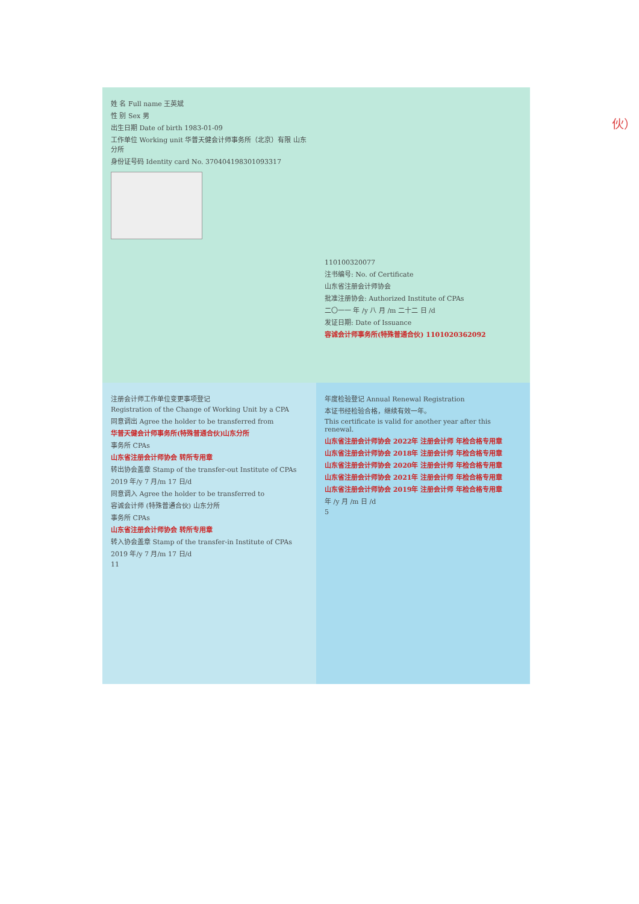姓 名 Full name 王英斌
性 别 Sex 男
出生日期 Date of birth 1983-01-09
工作单位 Working unit 华普天健会计师事务所（北京）有限 山东分所
身份证号码 Identity card No. 370404198301093317
110100320077
注书编号: No. of Certificate
山东省注册会计师协会
批准注册协会: Authorized Institute of CPAs
二〇一一 年 /y 八 月 /m 二十二 日 /d
发证日期: Date of Issuance
容诚会计师事务所(特殊普通合伙) 1101020362092
注册会计师工作单位变更事项登记
Registration of the Change of Working Unit by a CPA
同意调出 Agree the holder to be transferred from
华普天健会计师事务所(特殊普通合伙)山东分所
事务所 CPAs
山东省注册会计师协会 转所专用章
转出协会盖章 Stamp of the transfer-out Institute of CPAs
2019 年/y 7 月/m 17 日/d
同意调入 Agree the holder to be transferred to
容诚会计师 (特殊普通合伙) 山东分所
事务所 CPAs
山东省注册会计师协会 转所专用章
转入协会盖章 Stamp of the transfer-in Institute of CPAs
2019 年/y 7 月/m 17 日/d
11
年度检验登记 Annual Renewal Registration
本证书经检验合格，继续有效一年。
This certificate is valid for another year after this renewal.
山东省注册会计师协会 2022年 注册会计师 年检合格专用章
山东省注册会计师协会 2018年 注册会计师 年检合格专用章
山东省注册会计师协会 2020年 注册会计师 年检合格专用章
山东省注册会计师协会 2021年 注册会计师 年检合格专用章
山东省注册会计师协会 2019年 注册会计师 年检合格专用章
年 /y 月 /m 日 /d
5
伙）